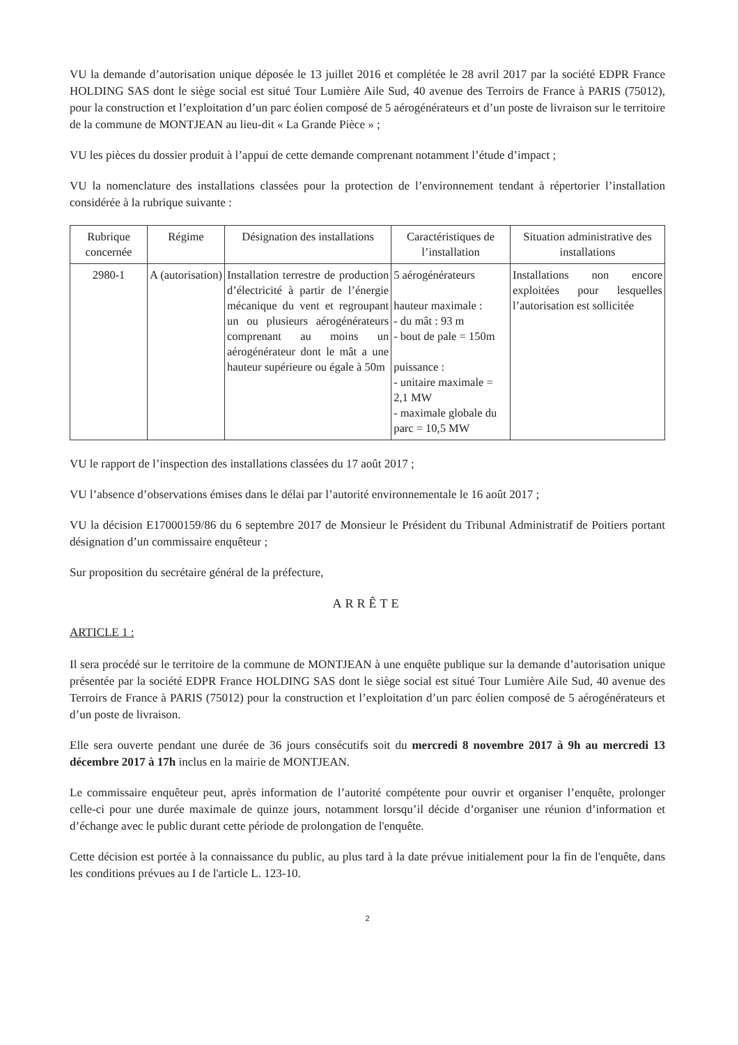VU la demande d’autorisation unique déposée le 13 juillet 2016 et complétée le 28 avril 2017 par la société EDPR France HOLDING SAS dont le siège social est situé Tour Lumière Aile Sud, 40 avenue des Terroirs de France à PARIS (75012), pour la construction et l’exploitation d’un parc éolien composé de 5 aérogénérateurs et d’un poste de livraison sur le territoire de la commune de MONTJEAN au lieu-dit « La Grande Pièce » ;
VU les pièces du dossier produit à l’appui de cette demande comprenant notamment l’étude d’impact ;
VU la nomenclature des installations classées pour la protection de l’environnement tendant à répertorier l’installation considérée à la rubrique suivante :
| Rubrique concernée | Régime | Désignation des installations | Caractéristiques de l’installation | Situation administrative des installations |
| --- | --- | --- | --- | --- |
| 2980-1 | A (autorisation) | Installation terrestre de production d’électricité à partir de l’énergie mécanique du vent et regroupant un ou plusieurs aérogénérateurs comprenant au moins un aérogénérateur dont le mât a une hauteur supérieure ou égale à 50m | 5 aérogénérateurs hauteur maximale : - du mât : 93 m - bout de pale = 150m puissance : - unitaire maximale = 2,1 MW - maximale globale du parc = 10,5 MW | Installations non encore exploitées pour lesquelles l’autorisation est sollicitée |
VU le rapport de l’inspection des installations classées du 17 août 2017 ;
VU l’absence d’observations émises dans le délai par l’autorité environnementale le 16 août 2017 ;
VU la décision E17000159/86 du 6 septembre 2017 de Monsieur le Président du Tribunal Administratif de Poitiers portant désignation d’un commissaire enquêteur ;
Sur proposition du secrétaire général de la préfecture,
ARRÊTE
ARTICLE 1 :
Il sera procédé sur le territoire de la commune de MONTJEAN à une enquête publique sur la demande d’autorisation unique présentée par la société EDPR France HOLDING SAS dont le siège social est situé Tour Lumière Aile Sud, 40 avenue des Terroirs de France à PARIS (75012) pour la construction et l’exploitation d’un parc éolien composé de 5 aérogénérateurs et d’un poste de livraison.
Elle sera ouverte pendant une durée de 36 jours consécutifs soit du mercredi 8 novembre 2017 à 9h au mercredi 13 décembre 2017 à 17h inclus en la mairie de MONTJEAN.
Le commissaire enquêteur peut, après information de l’autorité compétente pour ouvrir et organiser l’enquête, prolonger celle-ci pour une durée maximale de quinze jours, notamment lorsqu’il décide d’organiser une réunion d’information et d’échange avec le public durant cette période de prolongation de l'enquête.
Cette décision est portée à la connaissance du public, au plus tard à la date prévue initialement pour la fin de l'enquête, dans les conditions prévues au I de l'article L. 123-10.
2